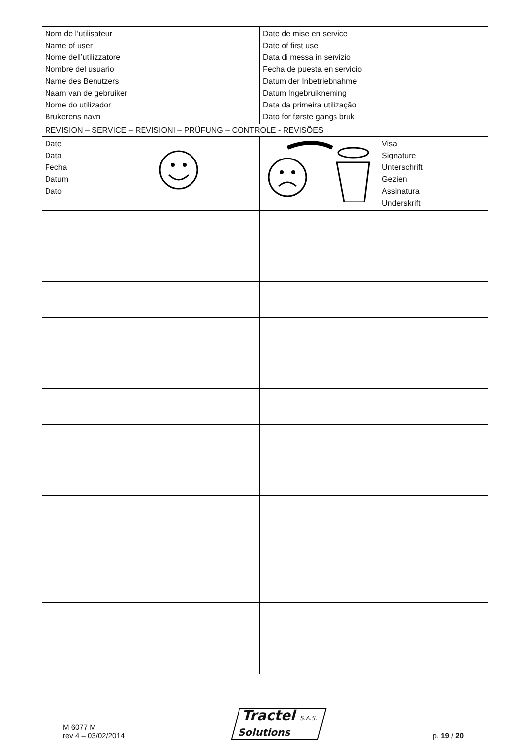| Nom de l’utilisateur Name of user Nome dell’utilizzatore Nombre del usuario Name des Benutzers Naam van de gebruiker Nome do utilizador Brukerens navn | | Date de mise en service Date of first use Data di messa in servizio Fecha de puesta en servicio Datum der Inbetriebnahme Datum Ingebruikneming Data da primeira utilização Dato for første gangs bruk | |
| REVISION – SERVICE – REVISIONI – PRÜFUNG – CONTROLE - REVISÕES | | | |
| Date Data Fecha Datum Dato | | | Visa Signature Unterschrift Gezien Assinatura Underskrift |
M 6077 M
rev 4 – 03/02/2014
Tractel S.A.S.
Solutions
p. 19 / 20